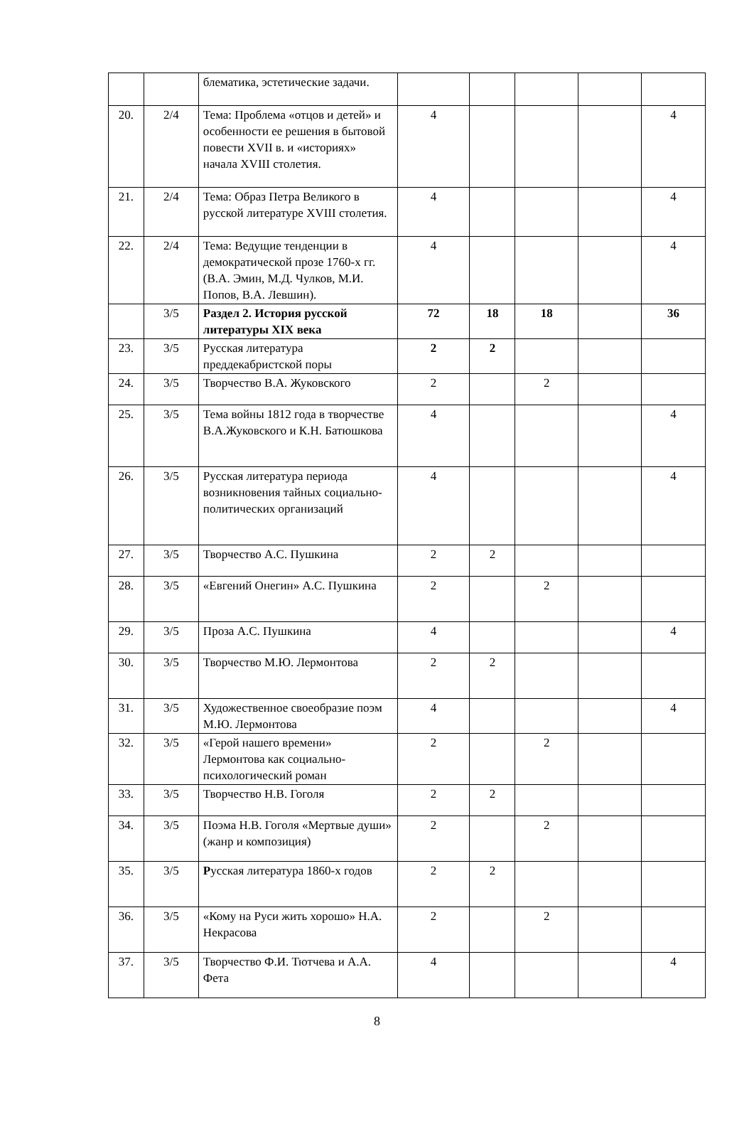| | | блематика, эстетические задачи. | | | | | |
| 20. | 2/4 | Тема: Проблема «отцов и детей» и особенности ее решения в бытовой повести XVII в. и «историях» начала XVIII столетия. | 4 | | | | 4 |
| 21. | 2/4 | Тема: Образ Петра Великого в русской литературе XVIII столетия. | 4 | | | | 4 |
| 22. | 2/4 | Тема: Ведущие тенденции в демократической прозе 1760-х гг. (В.А. Эмин, М.Д. Чулков, М.И. Попов, В.А. Левшин). | 4 | | | | 4 |
| | 3/5 | Раздел 2. История русской литературы XIX века | 72 | 18 | 18 | | 36 |
| 23. | 3/5 | Русская литература преддекабристской поры | 2 | 2 | | | |
| 24. | 3/5 | Творчество В.А. Жуковского | 2 | | 2 | | |
| 25. | 3/5 | Тема войны 1812 года в творчестве В.А.Жуковского и К.Н. Батюшкова | 4 | | | | 4 |
| 26. | 3/5 | Русская литература периода возникновения тайных социально-политических организаций | 4 | | | | 4 |
| 27. | 3/5 | Творчество А.С. Пушкина | 2 | 2 | | | |
| 28. | 3/5 | «Евгений Онегин» А.С. Пушкина | 2 | | 2 | | |
| 29. | 3/5 | Проза А.С. Пушкина | 4 | | | | 4 |
| 30. | 3/5 | Творчество М.Ю. Лермонтова | 2 | 2 | | | |
| 31. | 3/5 | Художественное своеобразие поэм М.Ю. Лермонтова | 4 | | | | 4 |
| 32. | 3/5 | «Герой нашего времени» Лермонтова как социально-психологический роман | 2 | | 2 | | |
| 33. | 3/5 | Творчество Н.В. Гоголя | 2 | 2 | | | |
| 34. | 3/5 | Поэма Н.В. Гоголя «Мертвые души» (жанр и композиция) | 2 | | 2 | | |
| 35. | 3/5 | Р усская литература 1860-х годов | 2 | 2 | | | |
| 36. | 3/5 | «Кому на Руси жить хорошо» Н.А. Некрасова | 2 | | 2 | | |
| 37. | 3/5 | Творчество Ф.И. Тютчева и А.А. Фета | 4 | | | | 4 |
8